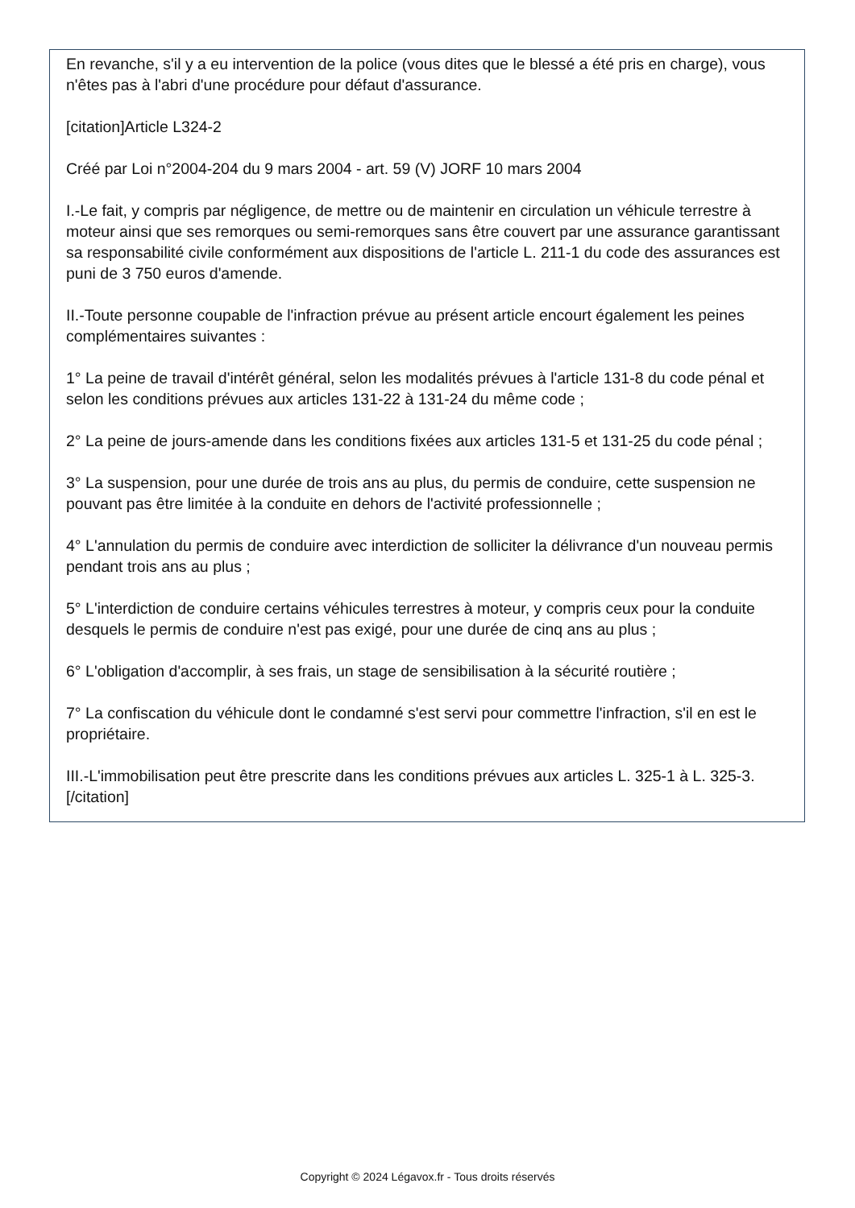En revanche, s'il y a eu intervention de la police (vous dites que le blessé a été pris en charge), vous n'êtes pas à l'abri d'une procédure pour défaut d'assurance.
[citation]Article L324-2
Créé par Loi n°2004-204 du 9 mars 2004 - art. 59 (V) JORF 10 mars 2004
I.-Le fait, y compris par négligence, de mettre ou de maintenir en circulation un véhicule terrestre à moteur ainsi que ses remorques ou semi-remorques sans être couvert par une assurance garantissant sa responsabilité civile conformément aux dispositions de l'article L. 211-1 du code des assurances est puni de 3 750 euros d'amende.
II.-Toute personne coupable de l'infraction prévue au présent article encourt également les peines complémentaires suivantes :
1° La peine de travail d'intérêt général, selon les modalités prévues à l'article 131-8 du code pénal et selon les conditions prévues aux articles 131-22 à 131-24 du même code ;
2° La peine de jours-amende dans les conditions fixées aux articles 131-5 et 131-25 du code pénal ;
3° La suspension, pour une durée de trois ans au plus, du permis de conduire, cette suspension ne pouvant pas être limitée à la conduite en dehors de l'activité professionnelle ;
4° L'annulation du permis de conduire avec interdiction de solliciter la délivrance d'un nouveau permis pendant trois ans au plus ;
5° L'interdiction de conduire certains véhicules terrestres à moteur, y compris ceux pour la conduite desquels le permis de conduire n'est pas exigé, pour une durée de cinq ans au plus ;
6° L'obligation d'accomplir, à ses frais, un stage de sensibilisation à la sécurité routière ;
7° La confiscation du véhicule dont le condamné s'est servi pour commettre l'infraction, s'il en est le propriétaire.
III.-L'immobilisation peut être prescrite dans les conditions prévues aux articles L. 325-1 à L. 325-3. [/citation]
Copyright © 2024 Légavox.fr - Tous droits réservés